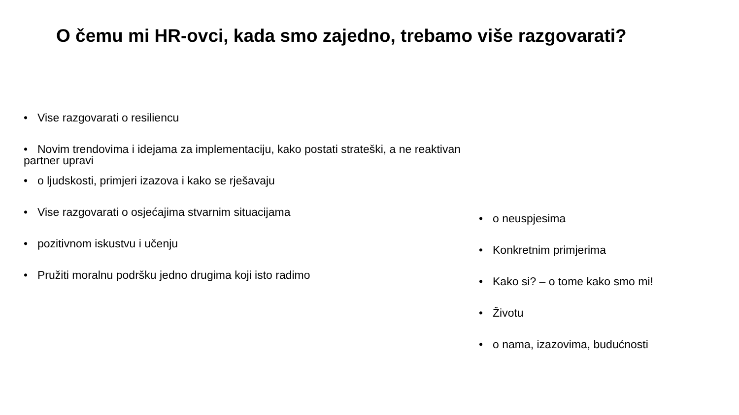O čemu mi HR-ovci, kada smo zajedno, trebamo više razgovarati?
• Vise razgovarati o resiliencu
• Novim trendovima i idejama za implementaciju, kako postati strateški, a ne reaktivan partner upravi
• o ljudskosti, primjeri izazova i kako se rješavaju
• Vise razgovarati o osjećajima stvarnim situacijama
• pozitivnom iskustvu i učenju
• Pružiti moralnu podršku jedno drugima koji isto radimo
• o neuspjesima
• Konkretnim primjerima
• Kako si? – o tome kako smo mi!
• Životu
• o nama, izazovima, budućnosti